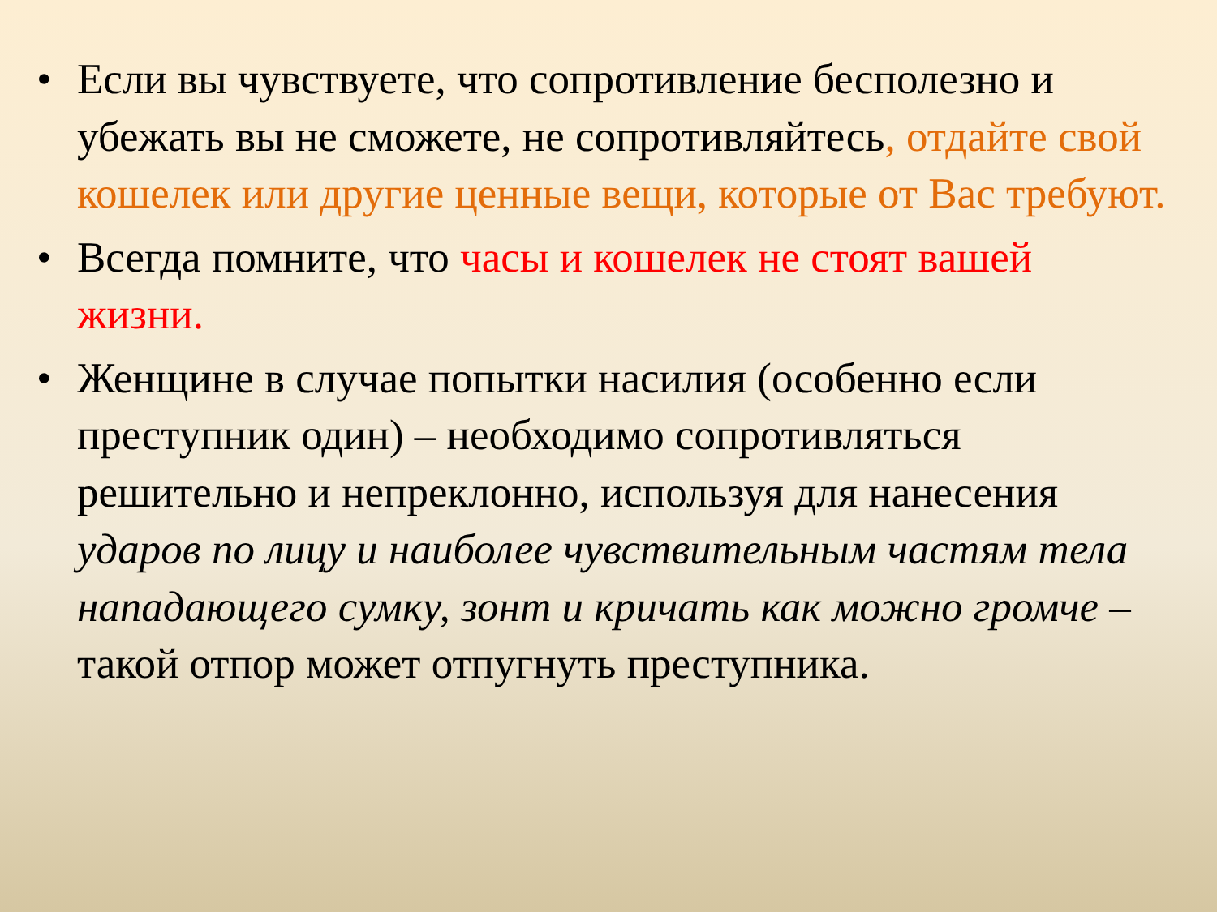• Если вы чувствуете, что сопротивление бесполезно и убежать вы не сможете, не сопротивляйтесь, отдайте свой кошелек или другие ценные вещи, которые от Вас требуют.
• Всегда помните, что часы и кошелек не стоят вашей жизни.
• Женщине в случае попытки насилия (особенно если преступник один) – необходимо сопротивляться решительно и непреклонно, используя для нанесения ударов по лицу и наиболее чувствительным частям тела нападающего сумку, зонт и кричать как можно громче – такой отпор может отпугнуть преступника.